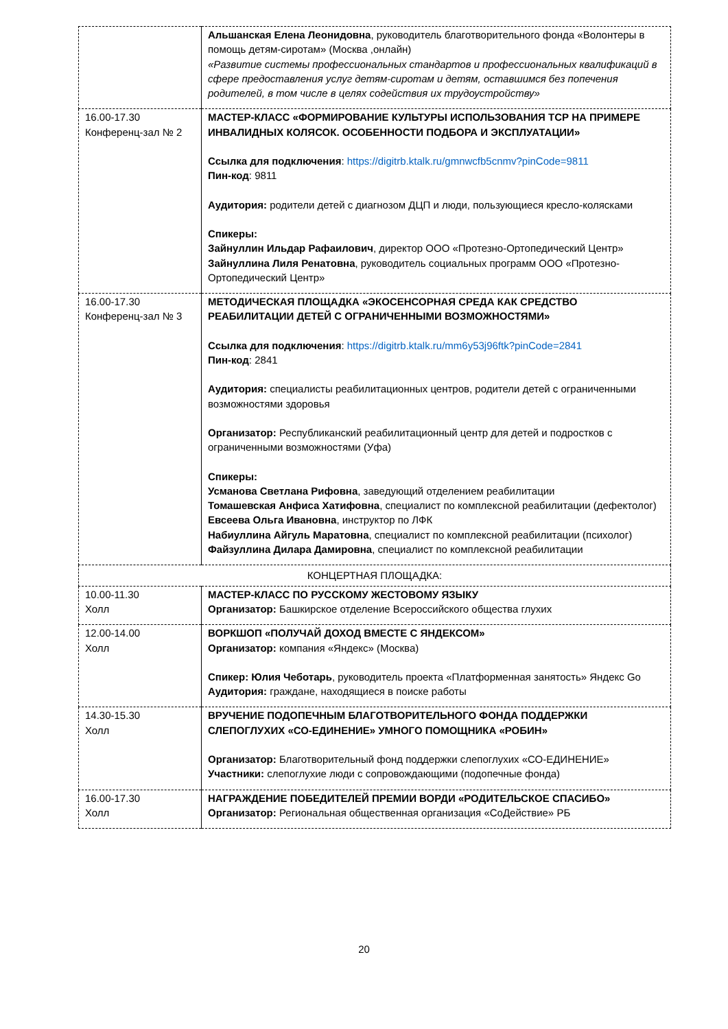| | Альшанская Елена Леонидовна , руководитель благотворительного фонда «Волонтеры в помощь детям-сиротам» (Москва ,онлайн) «Развитие системы профессиональных стандартов и профессиональных квалификаций в сфере предоставления услуг детям-сиротам и детям, оставшимся без попечения родителей, в том числе в целях содействия их трудоустройству» |
| 16.00-17.30 Конференц-зал № 2 | МАСТЕР-КЛАСС «ФОРМИРОВАНИЕ КУЛЬТУРЫ ИСПОЛЬЗОВАНИЯ ТСР НА ПРИМЕРЕ ИНВАЛИДНЫХ КОЛЯСОК. ОСОБЕННОСТИ ПОДБОРА И ЭКСПЛУАТАЦИИ» Ссылка для подключения : https://digitrb.ktalk.ru/gmnwcfb5cnmv?pinCode=9811 Пин-код : 9811 Аудитория: родители детей с диагнозом ДЦП и люди, пользующиеся кресло-колясками Спикеры: Зайнуллин Ильдар Рафаилович , директор ООО «Протезно-Ортопедический Центр» Зайнуллина Лиля Ренатовна , руководитель социальных программ ООО «Протезно-Ортопедический Центр» |
| 16.00-17.30 Конференц-зал № 3 | МЕТОДИЧЕСКАЯ ПЛОЩАДКА «ЭКОСЕНСОРНАЯ СРЕДА КАК СРЕДСТВО РЕАБИЛИТАЦИИ ДЕТЕЙ С ОГРАНИЧЕННЫМИ ВОЗМОЖНОСТЯМИ» Ссылка для подключения : https://digitrb.ktalk.ru/mm6y53j96ftk?pinCode=2841 Пин-код : 2841 Аудитория: специалисты реабилитационных центров, родители детей с ограниченными возможностями здоровья Организатор: Республиканский реабилитационный центр для детей и подростков с ограниченными возможностями (Уфа) Спикеры: Усманова Светлана Рифовна , заведующий отделением реабилитации Томашевская Анфиса Хатифовна , специалист по комплексной реабилитации (дефектолог) Евсеева Ольга Ивановна , инструктор по ЛФК Набиуллина Айгуль Маратовна , специалист по комплексной реабилитации (психолог) Файзуллина Дилара Дамировна , специалист по комплексной реабилитации |
| КОНЦЕРТНАЯ ПЛОЩАДКА: | |
| 10.00-11.30 Холл | МАСТЕР-КЛАСС ПО РУССКОМУ ЖЕСТОВОМУ ЯЗЫКУ Организатор: Башкирское отделение Всероссийского общества глухих |
| 12.00-14.00 Холл | ВОРКШОП «ПОЛУЧАЙ ДОХОД ВМЕСТЕ С ЯНДЕКСОМ» Организатор: компания «Яндекс» (Москва) Спикер: Юлия Чеботарь , руководитель проекта «Платформенная занятость» Яндекс Go Аудитория: граждане, находящиеся в поиске работы |
| 14.30-15.30 Холл | ВРУЧЕНИЕ ПОДОПЕЧНЫМ БЛАГОТВОРИТЕЛЬНОГО ФОНДА ПОДДЕРЖКИ СЛЕПОГЛУХИХ «СО-ЕДИНЕНИЕ» УМНОГО ПОМОЩНИКА «РОБИН» Организатор: Благотворительный фонд поддержки слепоглухих «СО-ЕДИНЕНИЕ» Участники: слепоглухие люди с сопровождающими (подопечные фонда) |
| 16.00-17.30 Холл | НАГРАЖДЕНИЕ ПОБЕДИТЕЛЕЙ ПРЕМИИ ВОРДИ «РОДИТЕЛЬСКОЕ СПАСИБО» Организатор: Региональная общественная организация «СоДействие» РБ |
20